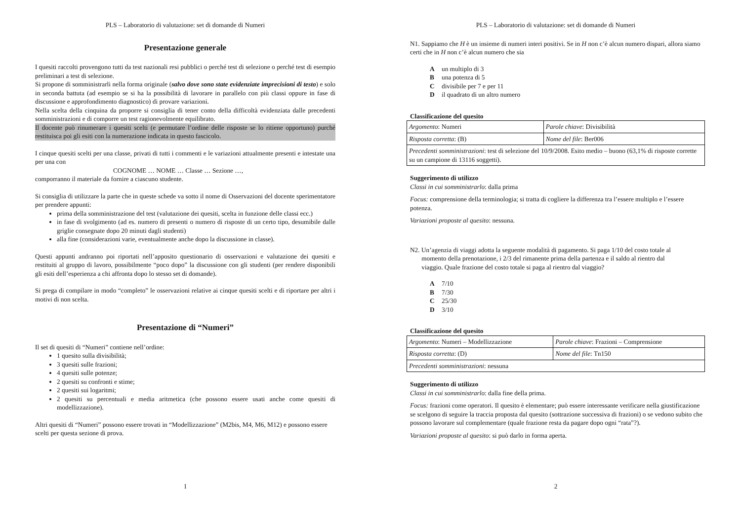PLS – Laboratorio di valutazione: set di domande di Numeri
Presentazione generale
I quesiti raccolti provengono tutti da test nazionali resi pubblici o perché test di selezione o perché test di esempio preliminari a test di selezione.
Si propone di somministrarli nella forma originale (salvo dove sono state evidenziate imprecisioni di testo) e solo in seconda battuta (ad esempio se si ha la possibilità di lavorare in parallelo con più classi oppure in fase di discussione e approfondimento diagnostico) di provare variazioni.
Nella scelta della cinquina da proporre si consiglia di tener conto della difficoltà evidenziata dalle precedenti somministrazioni e di comporre un test ragionevolmente equilibrato.
Il docente può rinumerare i quesiti scelti (e permutare l’ordine delle risposte se lo ritiene opportuno) purché restituisca poi gli esiti con la numerazione indicata in questo fascicolo.
I cinque quesiti scelti per una classe, privati di tutti i commenti e le variazioni attualmente presenti e intestate una per una con
COGNOME … NOME … Classe … Sezione …,
comporranno il materiale da fornire a ciascuno studente.
Si consiglia di utilizzare la parte che in queste schede va sotto il nome di Osservazioni del docente sperimentatore per prendere appunti:
prima della somministrazione del test (valutazione dei quesiti, scelta in funzione delle classi ecc.)
in fase di svolgimento (ad es. numero di presenti o numero di risposte di un certo tipo, desumibile dalle griglie consegnate dopo 20 minuti dagli studenti)
alla fine (considerazioni varie, eventualmente anche dopo la discussione in classe).
Questi appunti andranno poi riportati nell’apposito questionario di osservazioni e valutazione dei quesiti e restituiti al gruppo di lavoro, possibilmente “poco dopo” la discussione con gli studenti (per rendere disponibili gli esiti dell’esperienza a chi affronta dopo lo stesso set di domande).
Si prega di compilare in modo “completo” le osservazioni relative ai cinque quesiti scelti e di riportare per altri i motivi di non scelta.
Presentazione di “Numeri”
Il set di quesiti di “Numeri” contiene nell’ordine:
1 quesito sulla divisibilità;
3 quesiti sulle frazioni;
4 quesiti sulle potenze;
2 quesiti su confronti e stime;
2 quesiti sui logaritmi;
2 quesiti su percentuali e media aritmetica (che possono essere usati anche come quesiti di modellizzazione).
Altri quesiti di “Numeri” possono essere trovati in “Modellizzazione” (M2bis, M4, M6, M12) e possono essere scelti per questa sezione di prova.
1
PLS – Laboratorio di valutazione: set di domande di Numeri
N1. Sappiamo che H è un insieme di numeri interi positivi. Se in H non c’è alcun numero dispari, allora siamo certi che in H non c’è alcun numero che sia
Aun multiplo di 3
Buna potenza di 5
Cdivisibile per 7 e per 11
Dil quadrato di un altro numero
Classificazione del quesito
| Argomento : Numeri | Parole chiave : Divisibilità |
| Risposta corretta : (B) | Nome del file : Ber006 |
| Precedenti somministrazioni : test di selezione del 10/9/2008. Esito medio – buono (63,1% di risposte corrette su un campione di 13116 soggetti). | |
Suggerimento di utilizzo
Classi in cui somministrarlo: dalla prima
Focus: comprensione della terminologia; si tratta di cogliere la differenza tra l’essere multiplo e l’essere potenza.
Variazioni proposte al quesito: nessuna.
N2. Un’agenzia di viaggi adotta la seguente modalità di pagamento. Si paga 1/10 del costo totale al
momento della prenotazione, i 2/3 del rimanente prima della partenza e il saldo al rientro dal
viaggio. Quale frazione del costo totale si paga al rientro dal viaggio?
A 7/10
B 7/30
C 25/30
D 3/10
Classificazione del quesito
| Argomento : Numeri – Modellizzazione | Parole chiave : Frazioni – Comprensione |
| Risposta corretta : (D) | Nome del file : Tn150 |
| Precedenti somministrazioni : nessuna | |
Suggerimento di utilizzo
Classi in cui somministrarlo: dalla fine della prima.
Focus: frazioni come operatori. Il quesito è elementare; può essere interessante verificare nella giustificazione se scelgono di seguire la traccia proposta dal quesito (sottrazione successiva di frazioni) o se vedono subito che possono lavorare sul complementare (quale frazione resta da pagare dopo ogni “rata”?).
Variazioni proposte al quesito: si può darlo in forma aperta.
2